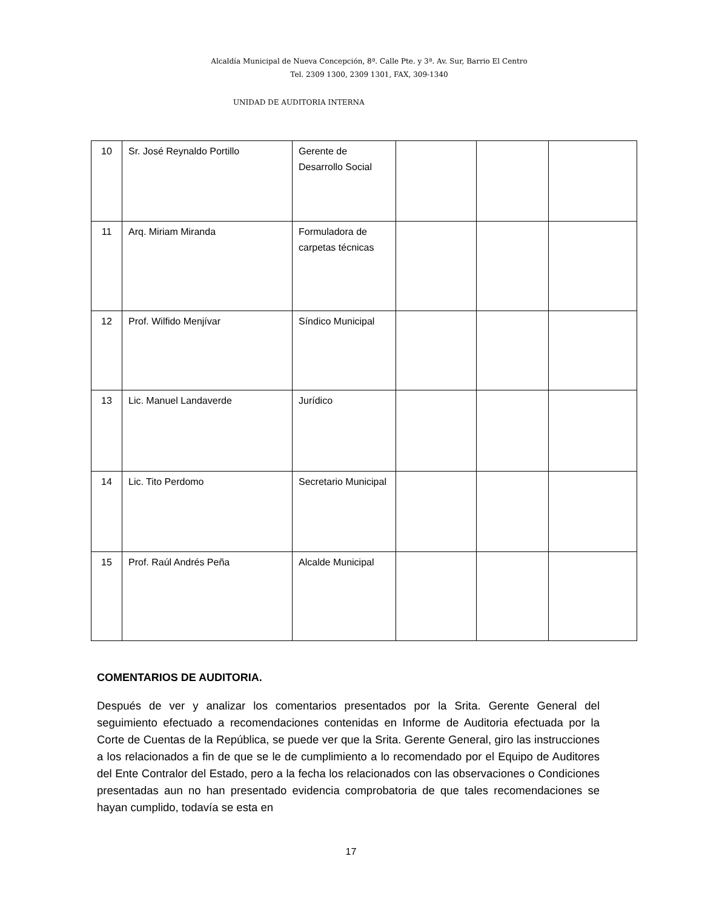Alcaldía Municipal de Nueva Concepción, 8ª. Calle Pte. y 3ª. Av. Sur, Barrio El Centro
Tel. 2309 1300, 2309 1301, FAX, 309-1340
UNIDAD DE AUDITORIA INTERNA
| 10 | Sr. José Reynaldo Portillo | Gerente de Desarrollo Social | | | |
| 11 | Arq. Miriam Miranda | Formuladora de carpetas técnicas | | | |
| 12 | Prof. Wilfido Menjívar | Síndico Municipal | | | |
| 13 | Lic. Manuel Landaverde | Jurídico | | | |
| 14 | Lic. Tito Perdomo | Secretario Municipal | | | |
| 15 | Prof. Raúl Andrés Peña | Alcalde Municipal | | | |
COMENTARIOS DE AUDITORIA.
Después de ver y analizar los comentarios presentados por la Srita. Gerente General del seguimiento efectuado a recomendaciones contenidas en Informe de Auditoria efectuada por la Corte de Cuentas de la República, se puede ver que la Srita. Gerente General, giro las instrucciones a los relacionados a fin de que se le de cumplimiento a lo recomendado por el Equipo de Auditores del Ente Contralor del Estado, pero a la fecha los relacionados con las observaciones o Condiciones presentadas aun no han presentado evidencia comprobatoria de que tales recomendaciones se hayan cumplido, todavía se esta en
17